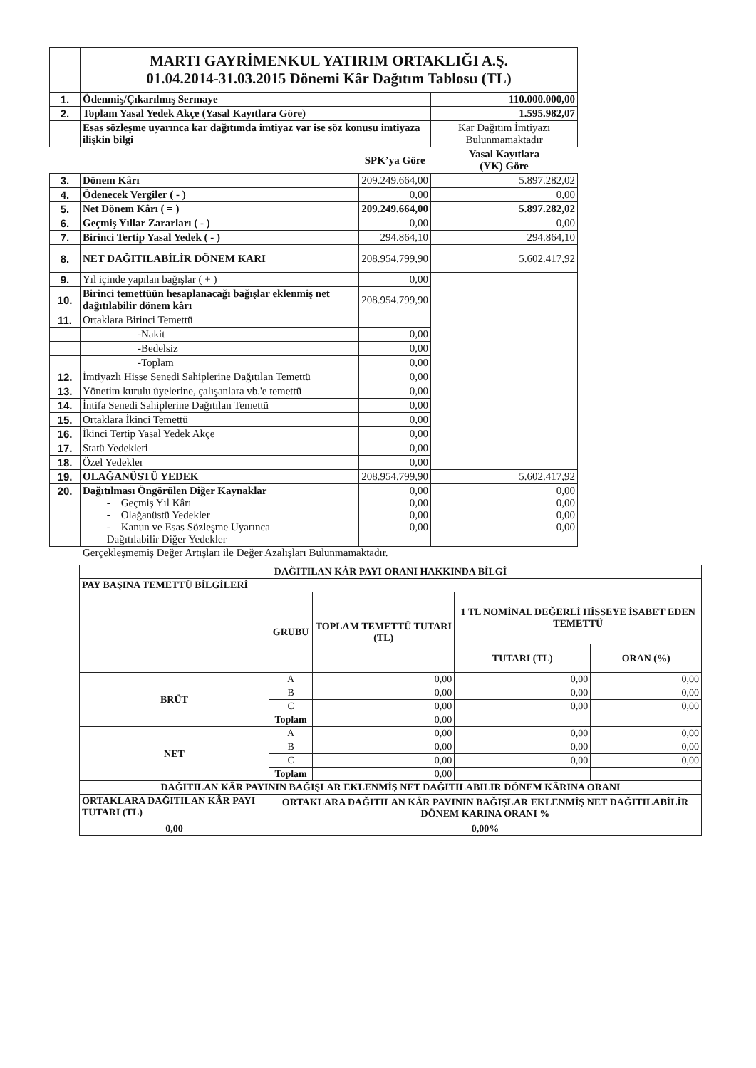| | MARTI GAYRİMENKUL YATIRIM ORTAKLIĞI A.Ş. 01.04.2014-31.03.2015 Dönemi Kâr Dağıtım Tablosu (TL) | | |
| 1. | Ödenmiş/Çıkarılmış Sermaye | | 110.000.000,00 |
| 2. | Toplam Yasal Yedek Akçe (Yasal Kayıtlara Göre) | | 1.595.982,07 |
| | Esas sözleşme uyarınca kar dağıtımda imtiyaz var ise söz konusu imtiyaza ilişkin bilgi | | Kar Dağıtım İmtiyazı Bulunmamaktadır |
| | | SPK’ya Göre | Yasal Kayıtlara (YK) Göre |
| 3. | Dönem Kârı | 209.249.664,00 | 5.897.282,02 |
| 4. | Ödenecek Vergiler ( - ) | 0,00 | 0,00 |
| 5. | Net Dönem Kârı ( = ) | 209.249.664,00 | 5.897.282,02 |
| 6. | Geçmiş Yıllar Zararları ( - ) | 0,00 | 0,00 |
| 7. | Birinci Tertip Yasal Yedek ( - ) | 294.864,10 | 294.864,10 |
| 8. | NET DAĞITILABİLİR DÖNEM KARI | 208.954.799,90 | 5.602.417,92 |
| 9. | Yıl içinde yapılan bağışlar ( + ) | 0,00 | |
| 10. | Birinci temettüün hesaplanacağı bağışlar eklenmiş net dağıtılabilir dönem kârı | 208.954.799,90 | |
| 11. | Ortaklara Birinci Temettü | | |
| | -Nakit | 0,00 | |
| | -Bedelsiz | 0,00 | |
| | -Toplam | 0,00 | |
| 12. | İmtiyazlı Hisse Senedi Sahiplerine Dağıtılan Temettü | 0,00 | |
| 13. | Yönetim kurulu üyelerine, çalışanlara vb.'e temettü | 0,00 | |
| 14. | İntifa Senedi Sahiplerine Dağıtılan Temettü | 0,00 | |
| 15. | Ortaklara İkinci Temettü | 0,00 | |
| 16. | İkinci Tertip Yasal Yedek Akçe | 0,00 | |
| 17. | Statü Yedekleri | 0,00 | |
| 18. | Özel Yedekler | 0,00 | |
| 19. | OLAĞANÜSTÜ YEDEK | 208.954.799,90 | 5.602.417,92 |
| 20. | Dağıtılması Öngörülen Diğer Kaynaklar - Geçmiş Yıl Kârı - Olağanüstü Yedekler - Kanun ve Esas Sözleşme Uyarınca Dağıtılabilir Diğer Yedekler | 0,00 0,00 0,00 0,00 | 0,00 0,00 0,00 0,00 |
Gerçekleşmemiş Değer Artışları ile Değer Azalışları Bulunmamaktadır.
| DAĞITILAN KÂR PAYI ORANI HAKKINDA BİLGİ | | | | |
| --- | --- | --- | --- | --- |
| PAY BAŞINA TEMETTÜ BİLGİLERİ | | | | |
| | GRUBU | TOPLAM TEMETTÜ TUTARI (TL) | 1 TL NOMİNAL DEĞERLİ HİSSEYE İSABET EDEN TEMETTÜ | |
| | | | TUTARI (TL) | ORAN (%) |
| BRÜT | A | 0,00 | 0,00 | 0,00 |
| | B | 0,00 | 0,00 | 0,00 |
| | C | 0,00 | 0,00 | 0,00 |
| | Toplam | 0,00 | | |
| NET | A | 0,00 | 0,00 | 0,00 |
| | B | 0,00 | 0,00 | 0,00 |
| | C | 0,00 | 0,00 | 0,00 |
| | Toplam | 0,00 | | |
| DAĞITILAN KÂR PAYININ BAĞIŞLAR EKLENMİŞ NET DAĞITILABILIR DÖNEM KÂRINA ORANI | | | | |
| ORTAKLARA DAĞITILAN KÂR PAYI TUTARI (TL) | ORTAKLARA DAĞITILAN KÂR PAYININ BAĞIŞLAR EKLENMİŞ NET DAĞITILABİLİR DÖNEM KARINA ORANI % | | | |
| 0,00 | 0,00% | | | |